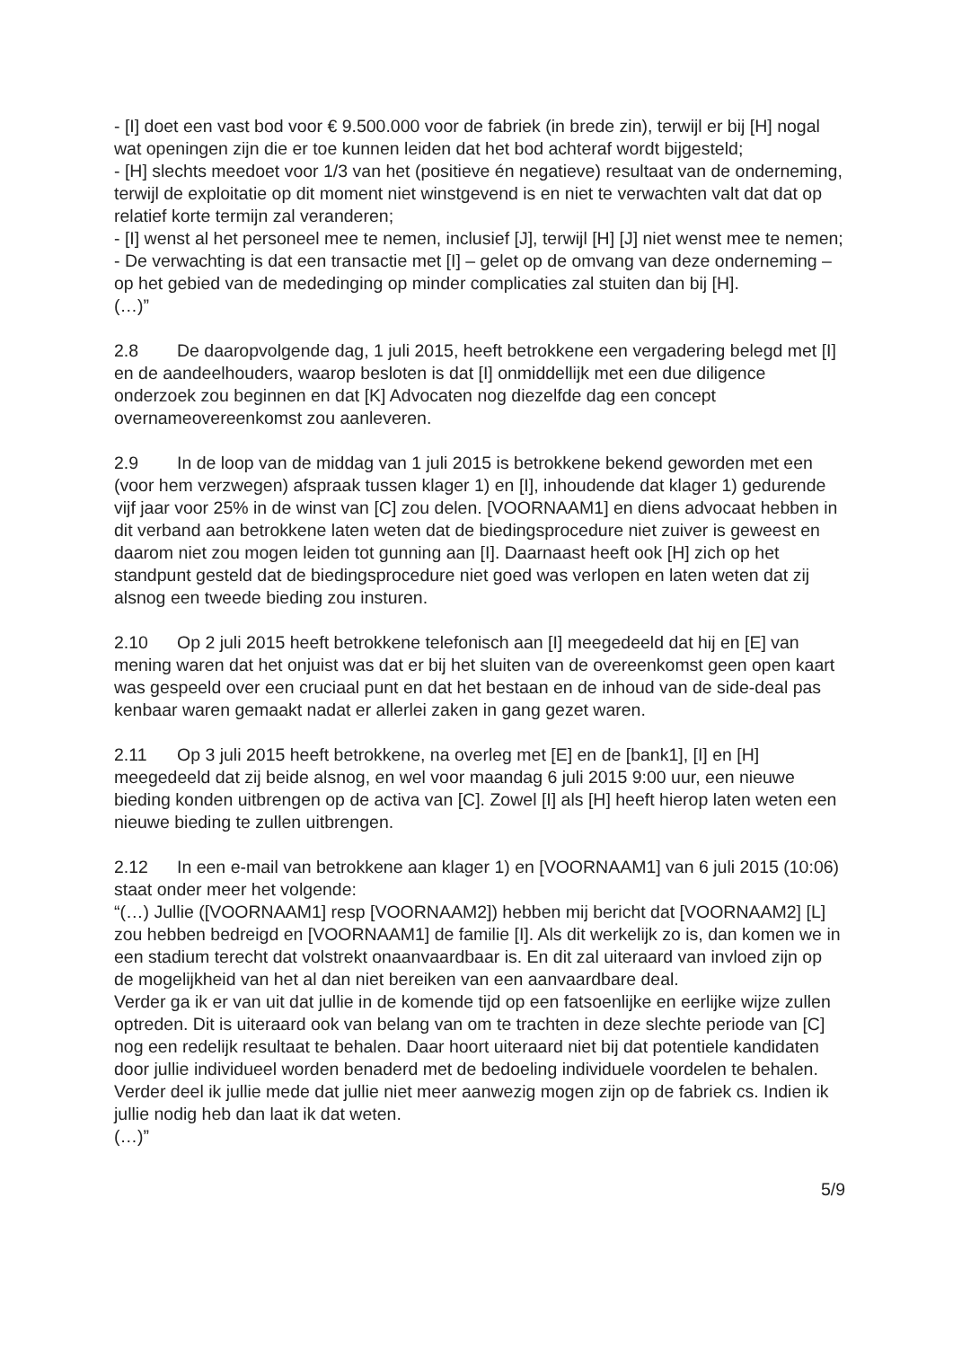- [I] doet een vast bod voor € 9.500.000 voor de fabriek (in brede zin), terwijl er bij [H] nogal wat openingen zijn die er toe kunnen leiden dat het bod achteraf wordt bijgesteld;
- [H] slechts meedoet voor 1/3 van het (positieve én negatieve) resultaat van de onderneming, terwijl de exploitatie op dit moment niet winstgevend is en niet te verwachten valt dat dat op relatief korte termijn zal veranderen;
- [I] wenst al het personeel mee te nemen, inclusief [J], terwijl [H] [J] niet wenst mee te nemen;
- De verwachting is dat een transactie met [I] – gelet op de omvang van deze onderneming – op het gebied van de mededinging op minder complicaties zal stuiten dan bij [H].
(…)”
2.8 De daaropvolgende dag, 1 juli 2015, heeft betrokkene een vergadering belegd met [I] en de aandeelhouders, waarop besloten is dat [I] onmiddellijk met een due diligence onderzoek zou beginnen en dat [K] Advocaten nog diezelfde dag een concept overnameovereenkomst zou aanleveren.
2.9 In de loop van de middag van 1 juli 2015 is betrokkene bekend geworden met een (voor hem verzwegen) afspraak tussen klager 1) en [I], inhoudende dat klager 1) gedurende vijf jaar voor 25% in de winst van [C] zou delen. [VOORNAAM1] en diens advocaat hebben in dit verband aan betrokkene laten weten dat de biedingsprocedure niet zuiver is geweest en daarom niet zou mogen leiden tot gunning aan [I]. Daarnaast heeft ook [H] zich op het standpunt gesteld dat de biedingsprocedure niet goed was verlopen en laten weten dat zij alsnog een tweede bieding zou insturen.
2.10 Op 2 juli 2015 heeft betrokkene telefonisch aan [I] meegedeeld dat hij en [E] van mening waren dat het onjuist was dat er bij het sluiten van de overeenkomst geen open kaart was gespeeld over een cruciaal punt en dat het bestaan en de inhoud van de side-deal pas kenbaar waren gemaakt nadat er allerlei zaken in gang gezet waren.
2.11 Op 3 juli 2015 heeft betrokkene, na overleg met [E] en de [bank1], [I] en [H] meegedeeld dat zij beide alsnog, en wel voor maandag 6 juli 2015 9:00 uur, een nieuwe bieding konden uitbrengen op de activa van [C]. Zowel [I] als [H] heeft hierop laten weten een nieuwe bieding te zullen uitbrengen.
2.12 In een e-mail van betrokkene aan klager 1) en [VOORNAAM1] van 6 juli 2015 (10:06) staat onder meer het volgende:
“(…) Jullie ([VOORNAAM1] resp [VOORNAAM2]) hebben mij bericht dat [VOORNAAM2] [L] zou hebben bedreigd en [VOORNAAM1] de familie [I]. Als dit werkelijk zo is, dan komen we in een stadium terecht dat volstrekt onaanvaardbaar is. En dit zal uiteraard van invloed zijn op de mogelijkheid van het al dan niet bereiken van een aanvaardbare deal.
Verder ga ik er van uit dat jullie in de komende tijd op een fatsoenlijke en eerlijke wijze zullen optreden. Dit is uiteraard ook van belang van om te trachten in deze slechte periode van [C] nog een redelijk resultaat te behalen. Daar hoort uiteraard niet bij dat potentiele kandidaten door jullie individueel worden benaderd met de bedoeling individuele voordelen te behalen.
Verder deel ik jullie mede dat jullie niet meer aanwezig mogen zijn op de fabriek cs. Indien ik jullie nodig heb dan laat ik dat weten.
(…)”
5/9